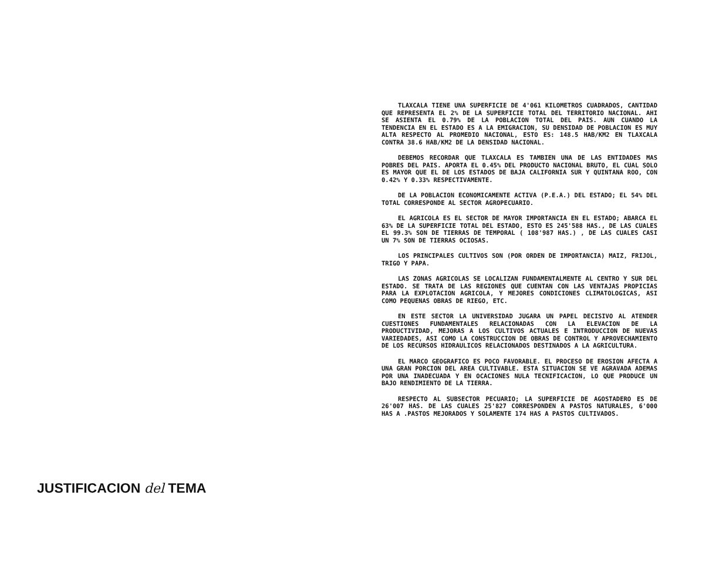JUSTIFICACION del TEMA
TLAXCALA TIENE UNA SUPERFICIE DE 4'061 KILOMETROS CUADRADOS, CANTIDAD QUE REPRESENTA EL 2% DE LA SUPERFICIE TOTAL DEL TERRITORIO NACIONAL. AHI SE ASIENTA EL 0.79% DE LA POBLACION TOTAL DEL PAIS. AUN CUANDO LA TENDENCIA EN EL ESTADO ES A LA EMIGRACION, SU DENSIDAD DE POBLACION ES MUY ALTA RESPECTO AL PROMEDIO NACIONAL, ESTO ES: 148.5 HAB/KM2 EN TLAXCALA CONTRA 38.6 HAB/KM2 DE LA DENSIDAD NACIONAL.
DEBEMOS RECORDAR QUE TLAXCALA ES TAMBIEN UNA DE LAS ENTIDADES MAS POBRES DEL PAIS. APORTA EL 0.45% DEL PRODUCTO NACIONAL BRUTO, EL CUAL SOLO ES MAYOR QUE EL DE LOS ESTADOS DE BAJA CALIFORNIA SUR Y QUINTANA ROO, CON 0.42% Y 0.33% RESPECTIVAMENTE.
DE LA POBLACION ECONOMICAMENTE ACTIVA (P.E.A.) DEL ESTADO; EL 54% DEL TOTAL CORRESPONDE AL SECTOR AGROPECUARIO.
EL AGRICOLA ES EL SECTOR DE MAYOR IMPORTANCIA EN EL ESTADO; ABARCA EL 63% DE LA SUPERFICIE TOTAL DEL ESTADO, ESTO ES 245'588 HAS., DE LAS CUALES EL 99.3% SON DE TIERRAS DE TEMPORAL ( 108'987 HAS.) , DE LAS CUALES CASI UN 7% SON DE TIERRAS OCIOSAS.
LOS PRINCIPALES CULTIVOS SON (POR ORDEN DE IMPORTANCIA) MAIZ, FRIJOL, TRIGO Y PAPA.
LAS ZONAS AGRICOLAS SE LOCALIZAN FUNDAMENTALMENTE AL CENTRO Y SUR DEL ESTADO. SE TRATA DE LAS REGIONES QUE CUENTAN CON LAS VENTAJAS PROPICIAS PARA LA EXPLOTACION AGRICOLA, Y MEJORES CONDICIONES CLIMATOLOGICAS, ASI COMO PEQUENAS OBRAS DE RIEGO, ETC.
EN ESTE SECTOR LA UNIVERSIDAD JUGARA UN PAPEL DECISIVO AL ATENDER CUESTIONES FUNDAMENTALES RELACIONADAS CON LA ELEVACION DE LA PRODUCTIVIDAD, MEJORAS A LOS CULTIVOS ACTUALES E INTRODUCCION DE NUEVAS VARIEDADES, ASI COMO LA CONSTRUCCION DE OBRAS DE CONTROL Y APROVECHAMIENTO DE LOS RECURSOS HIDRAULICOS RELACIONADOS DESTINADOS A LA AGRICULTURA.
EL MARCO GEOGRAFICO ES POCO FAVORABLE. EL PROCESO DE EROSION AFECTA A UNA GRAN PORCION DEL AREA CULTIVABLE. ESTA SITUACION SE VE AGRAVADA ADEMAS POR UNA INADECUADA Y EN OCACIONES NULA TECNIFICACION, LO QUE PRODUCE UN BAJO RENDIMIENTO DE LA TIERRA.
RESPECTO AL SUBSECTOR PECUARIO; LA SUPERFICIE DE AGOSTADERO ES DE 26'007 HAS. DE LAS CUALES 25'827 CORRESPONDEN A PASTOS NATURALES, 6'000 HAS A .PASTOS MEJORADOS Y SOLAMENTE 174 HAS A PASTOS CULTIVADOS.